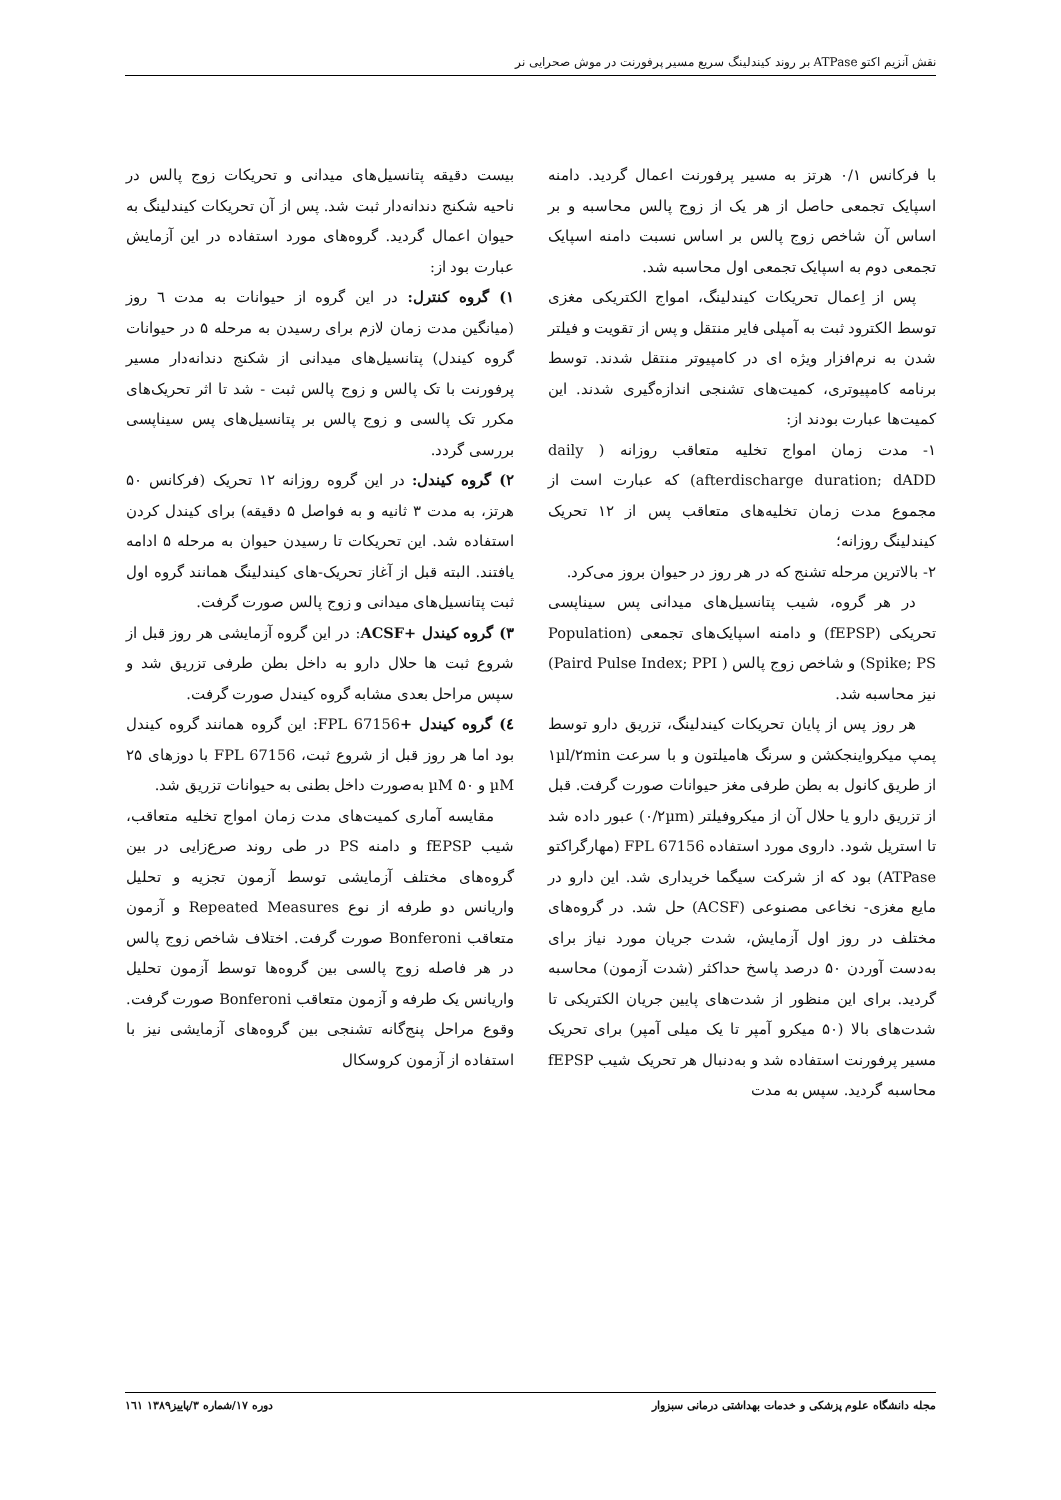نقش آنزیم اکتو ATPase بر روند کیندلینگ سریع مسیر پرفورنت در موش صحرایی نر
با فرکانس ۰/۱ هرتز به مسیر پرفورنت اعمال گردید. دامنه اسپایک تجمعی حاصل از هر یک از زوج پالس محاسبه و بر اساس آن شاخص زوج پالس بر اساس نسبت دامنه اسپایک تجمعی دوم به اسپایک تجمعی اول محاسبه شد.
پس از اِعمال تحریکات کیندلینگ، امواج الکتریکی مغزی توسط الکترود ثبت به آمپلی فایر منتقل و پس از تقویت و فیلتر شدن به نرم‌افزار ویژه ای در کامپیوتر منتقل شدند. توسط برنامه کامپیوتری، کمیت‌های تشنجی اندازه‌گیری شدند. این کمیت‌ها عبارت بودند از:
۱- مدت زمان امواج تخلیه متعاقب روزانه ( daily afterdischarge duration; dADD) که عبارت است از مجموع مدت زمان تخلیه‌های متعاقب پس از ۱۲ تحریک کیندلینگ روزانه؛
۲- بالاترین مرحله تشنج که در هر روز در حیوان بروز می‌کرد.
در هر گروه، شیب پتانسیل‌های میدانی پس سیناپسی تحریکی (fEPSP) و دامنه اسپایک‌های تجمعی (Population Spike; PS) و شاخص زوج پالس ( Paird Pulse Index; PPI) نیز محاسبه شد.
هر روز پس از پایان تحریکات کیندلینگ، تزریق دارو توسط پمپ میکرواینجکشن و سرنگ هامیلتون و با سرعت ۱µl/۲min از طریق کانول به بطن طرفی مغز حیوانات صورت گرفت. قبل از تزریق دارو یا حلال آن از میکروفیلتر (۰/۲µm) عبور داده شد تا استریل شود. داروی مورد استفاده FPL 67156 (مهارگراکتو ATPase) بود که از شرکت سیگما خریداری شد. این دارو در مایع مغزی- نخاعی مصنوعی (ACSF) حل شد. در گروه‌های مختلف در روز اول آزمایش، شدت جریان مورد نیاز برای به‌دست آوردن ۵۰ درصد پاسخ حداکثر (شدت آزمون) محاسبه گردید. برای این منظور از شدت‌های پایین جریان الکتریکی تا شدت‌های بالا (۵۰ میکرو آمپر تا یک میلی آمپر) برای تحریک مسیر پرفورنت استفاده شد و به‌دنبال هر تحریک شیب fEPSP محاسبه گردید. سپس به مدت
بیست دقیقه پتانسیل‌های میدانی و تحریکات زوج پالس در ناحیه شکنج دندانه‌دار ثبت شد. پس از آن تحریکات کیندلینگ به حیوان اعمال گردید. گروه‌های مورد استفاده در این آزمایش عبارت بود از:
۱) گروه کنترل: در این گروه از حیوانات به مدت ٦ روز (میانگین مدت زمان لازم برای رسیدن به مرحله ۵ در حیوانات گروه کیندل) پتانسیل‌های میدانی از شکنج دندانه‌دار مسیر پرفورنت با تک پالس و زوج پالس ثبت - شد تا اثر تحریک‌های مکرر تک پالسی و زوج پالس بر پتانسیل‌های پس سیناپسی بررسی گردد.
۲) گروه کیندل: در این گروه روزانه ۱۲ تحریک (فرکانس ۵۰ هرتز، به مدت ۳ ثانیه و به فواصل ۵ دقیقه) برای کیندل کردن استفاده شد. این تحریکات تا رسیدن حیوان به مرحله ۵ ادامه یافتند. البته قبل از آغاز تحریک-های کیندلینگ همانند گروه اول ثبت پتانسیل‌های میدانی و زوج پالس صورت گرفت.
۳) گروه کیندل +ACSF: در این گروه آزمایشی هر روز قبل از شروع ثبت ها حلال دارو به داخل بطن طرفی تزریق شد و سپس مراحل بعدی مشابه گروه کیندل صورت گرفت.
٤) گروه کیندل +FPL 67156: این گروه همانند گروه کیندل بود اما هر روز قبل از شروع ثبت، FPL 67156 با دوزهای ۲۵ µM و ۵۰ µM به‌صورت داخل بطنی به حیوانات تزریق شد.
مقایسه آماری کمیت‌های مدت زمان امواج تخلیه متعاقب، شیب fEPSP و دامنه PS در طی روند صرع‌زایی در بین گروه‌های مختلف آزمایشی توسط آزمون تجزیه و تحلیل واریانس دو طرفه از نوع Repeated Measures و آزمون متعاقب Bonferoni صورت گرفت. اختلاف شاخص زوج پالس در هر فاصله زوج پالسی بین گروه‌ها توسط آزمون تحلیل واریانس یک طرفه و آزمون متعاقب Bonferoni صورت گرفت. وقوع مراحل پنج‌گانه تشنجی بین گروه‌های آزمایشی نیز با استفاده از آزمون کروسکال
مجله دانشگاه علوم پزشکی و خدمات بهداشتی درمانی سبزوار دوره ۱۷/شماره ۳/پاییز۱۳۸۹ ١٦١